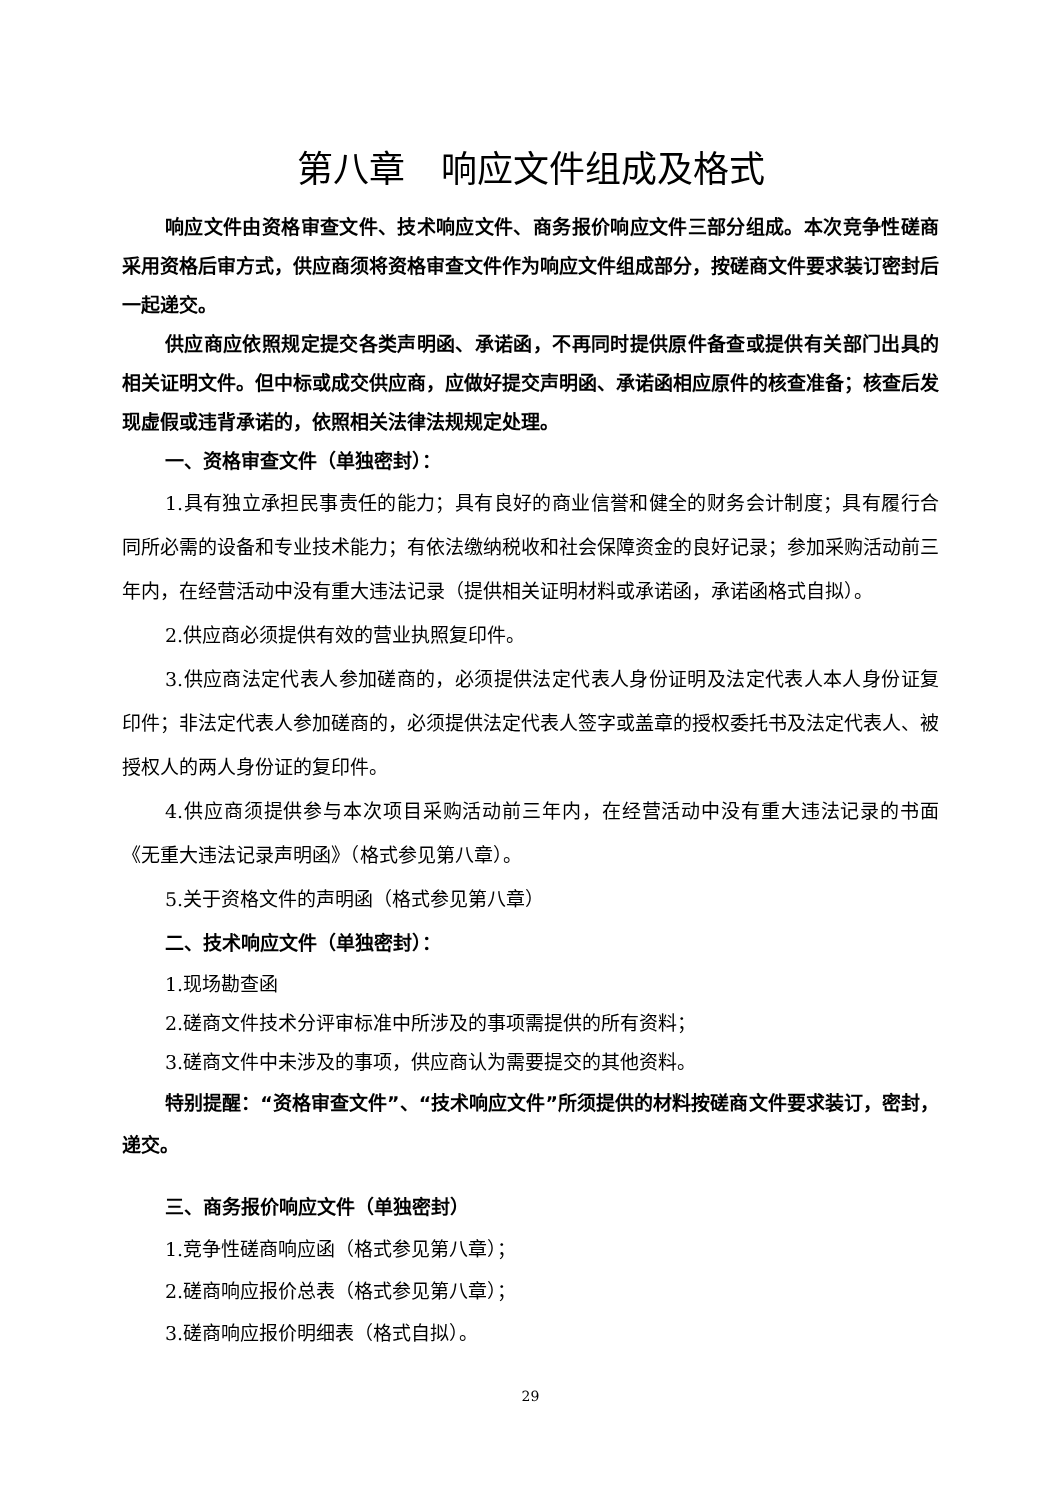第八章　响应文件组成及格式
响应文件由资格审查文件、技术响应文件、商务报价响应文件三部分组成。本次竞争性磋商采用资格后审方式，供应商须将资格审查文件作为响应文件组成部分，按磋商文件要求装订密封后一起递交。
供应商应依照规定提交各类声明函、承诺函，不再同时提供原件备查或提供有关部门出具的相关证明文件。但中标或成交供应商，应做好提交声明函、承诺函相应原件的核查准备；核查后发现虚假或违背承诺的，依照相关法律法规规定处理。
一、资格审查文件（单独密封）：
1.具有独立承担民事责任的能力；具有良好的商业信誉和健全的财务会计制度；具有履行合同所必需的设备和专业技术能力；有依法缴纳税收和社会保障资金的良好记录；参加采购活动前三年内，在经营活动中没有重大违法记录（提供相关证明材料或承诺函，承诺函格式自拟）。
2.供应商必须提供有效的营业执照复印件。
3.供应商法定代表人参加磋商的，必须提供法定代表人身份证明及法定代表人本人身份证复印件；非法定代表人参加磋商的，必须提供法定代表人签字或盖章的授权委托书及法定代表人、被授权人的两人身份证的复印件。
4.供应商须提供参与本次项目采购活动前三年内，在经营活动中没有重大违法记录的书面《无重大违法记录声明函》（格式参见第八章）。
5.关于资格文件的声明函（格式参见第八章）
二、技术响应文件（单独密封）：
1.现场勘查函
2.磋商文件技术分评审标准中所涉及的事项需提供的所有资料；
3.磋商文件中未涉及的事项，供应商认为需要提交的其他资料。
特别提醒：“资格审查文件”、“技术响应文件”所须提供的材料按磋商文件要求装订，密封，递交。
三、商务报价响应文件（单独密封）
1.竞争性磋商响应函（格式参见第八章）；
2.磋商响应报价总表（格式参见第八章）；
3.磋商响应报价明细表（格式自拟）。
29